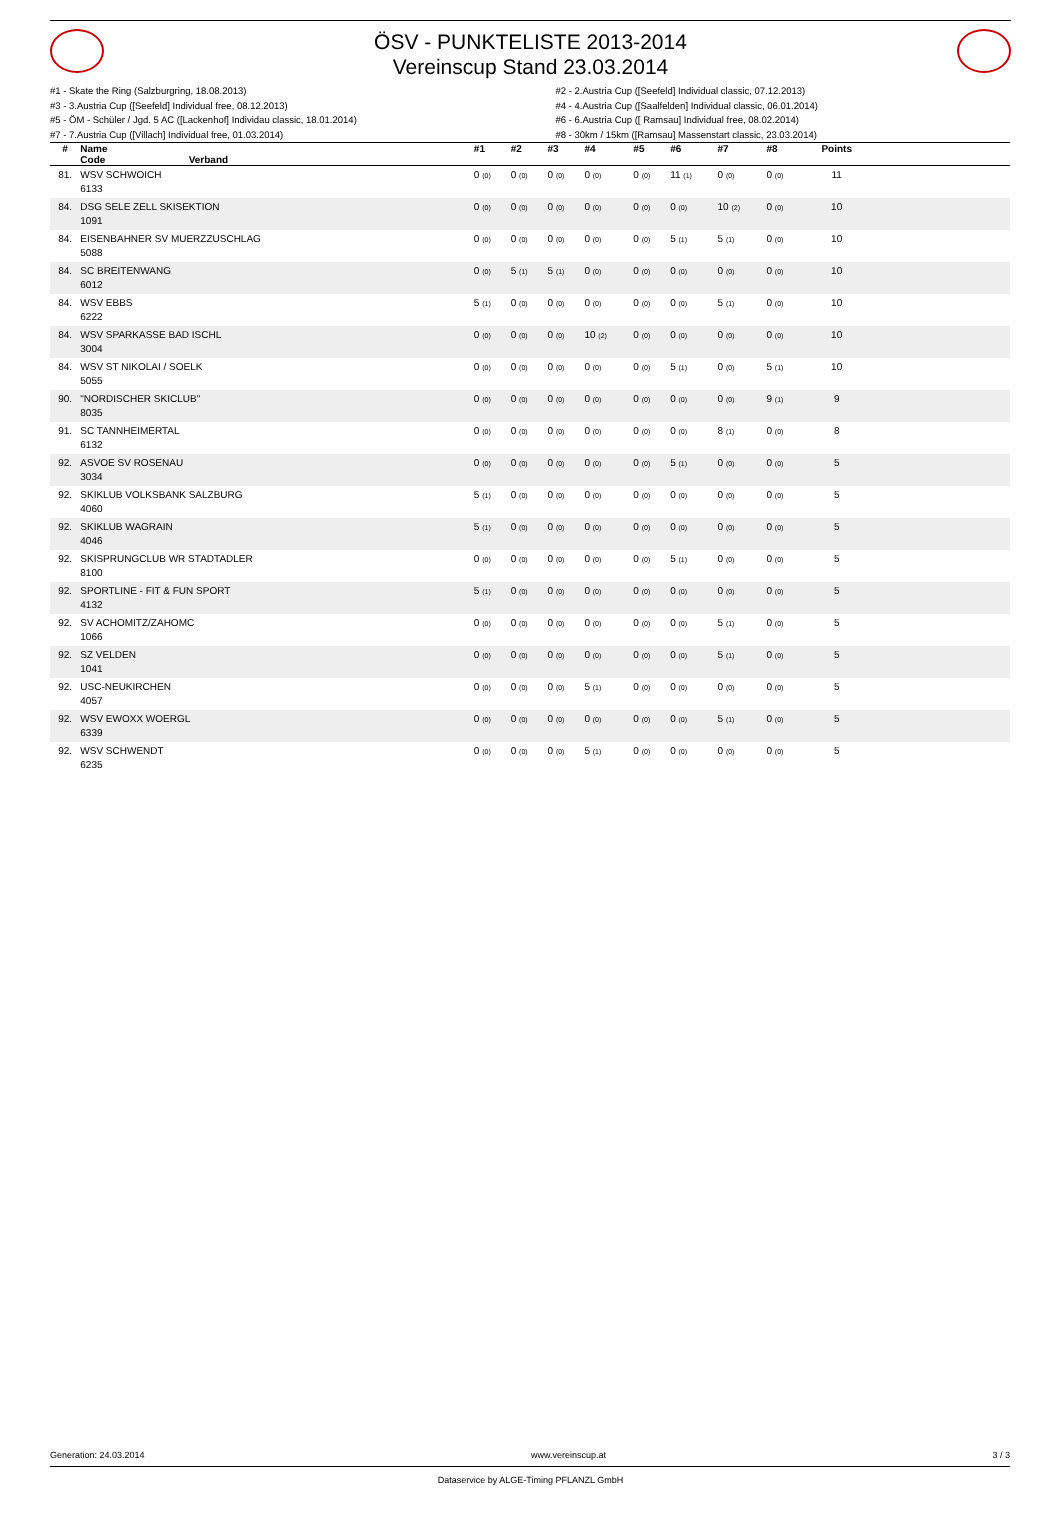ÖSV - PUNKTELISTE 2013-2014
Vereinscup Stand 23.03.2014
#1 - Skate the Ring (Salzburgring, 18.08.2013)
#3 - 3.Austria Cup ([Seefeld] Individual free, 08.12.2013)
#5 - ÖM - Schüler / Jgd. 5 AC ([Lackenhof] Individau classic, 18.01.2014)
#7 - 7.Austria Cup ([Villach] Individual free, 01.03.2014)
#2 - 2.Austria Cup ([Seefeld] Individual classic, 07.12.2013)
#4 - 4.Austria Cup ([Saalfelden] Individual classic, 06.01.2014)
#6 - 6.Austria Cup ([ Ramsau] Individual free, 08.02.2014)
#8 - 30km / 15km ([Ramsau] Massenstart classic, 23.03.2014)
| # | Name | #1 | #2 | #3 | #4 | #5 | #6 | #7 | #8 | Points | |
| --- | --- | --- | --- | --- | --- | --- | --- | --- | --- | --- | --- |
| | Code Verband | | | | | | | | | | |
| 81. | WSV SCHWOICH 6133 | 0 (0) | 0 (0) | 0 (0) | 0 (0) | 0 (0) | 11 (1) | 0 (0) | 0 (0) | 11 | |
| 84. | DSG SELE ZELL SKISEKTION 1091 | 0 (0) | 0 (0) | 0 (0) | 0 (0) | 0 (0) | 0 (0) | 10 (2) | 0 (0) | 10 | |
| 84. | EISENBAHNER SV MUERZZUSCHLAG 5088 | 0 (0) | 0 (0) | 0 (0) | 0 (0) | 0 (0) | 5 (1) | 5 (1) | 0 (0) | 10 | |
| 84. | SC BREITENWANG 6012 | 0 (0) | 5 (1) | 5 (1) | 0 (0) | 0 (0) | 0 (0) | 0 (0) | 0 (0) | 10 | |
| 84. | WSV EBBS 6222 | 5 (1) | 0 (0) | 0 (0) | 0 (0) | 0 (0) | 0 (0) | 5 (1) | 0 (0) | 10 | |
| 84. | WSV SPARKASSE BAD ISCHL 3004 | 0 (0) | 0 (0) | 0 (0) | 10 (2) | 0 (0) | 0 (0) | 0 (0) | 0 (0) | 10 | |
| 84. | WSV ST NIKOLAI / SOELK 5055 | 0 (0) | 0 (0) | 0 (0) | 0 (0) | 0 (0) | 5 (1) | 0 (0) | 5 (1) | 10 | |
| 90. | "NORDISCHER SKICLUB" 8035 | 0 (0) | 0 (0) | 0 (0) | 0 (0) | 0 (0) | 0 (0) | 0 (0) | 9 (1) | 9 | |
| 91. | SC TANNHEIMERTAL 6132 | 0 (0) | 0 (0) | 0 (0) | 0 (0) | 0 (0) | 0 (0) | 8 (1) | 0 (0) | 8 | |
| 92. | ASVOE SV ROSENAU 3034 | 0 (0) | 0 (0) | 0 (0) | 0 (0) | 0 (0) | 5 (1) | 0 (0) | 0 (0) | 5 | |
| 92. | SKIKLUB VOLKSBANK SALZBURG 4060 | 5 (1) | 0 (0) | 0 (0) | 0 (0) | 0 (0) | 0 (0) | 0 (0) | 0 (0) | 5 | |
| 92. | SKIKLUB WAGRAIN 4046 | 5 (1) | 0 (0) | 0 (0) | 0 (0) | 0 (0) | 0 (0) | 0 (0) | 0 (0) | 5 | |
| 92. | SKISPRUNGCLUB WR STADTADLER 8100 | 0 (0) | 0 (0) | 0 (0) | 0 (0) | 0 (0) | 5 (1) | 0 (0) | 0 (0) | 5 | |
| 92. | SPORTLINE - FIT & FUN SPORT 4132 | 5 (1) | 0 (0) | 0 (0) | 0 (0) | 0 (0) | 0 (0) | 0 (0) | 0 (0) | 5 | |
| 92. | SV ACHOMITZ/ZAHOMC 1066 | 0 (0) | 0 (0) | 0 (0) | 0 (0) | 0 (0) | 0 (0) | 5 (1) | 0 (0) | 5 | |
| 92. | SZ VELDEN 1041 | 0 (0) | 0 (0) | 0 (0) | 0 (0) | 0 (0) | 0 (0) | 5 (1) | 0 (0) | 5 | |
| 92. | USC-NEUKIRCHEN 4057 | 0 (0) | 0 (0) | 0 (0) | 5 (1) | 0 (0) | 0 (0) | 0 (0) | 0 (0) | 5 | |
| 92. | WSV EWOXX WOERGL 6339 | 0 (0) | 0 (0) | 0 (0) | 0 (0) | 0 (0) | 0 (0) | 5 (1) | 0 (0) | 5 | |
| 92. | WSV SCHWENDT 6235 | 0 (0) | 0 (0) | 0 (0) | 5 (1) | 0 (0) | 0 (0) | 0 (0) | 0 (0) | 5 | |
Generation: 24.03.2014 www.vereinscup.at 3 / 3
Dataservice by ALGE-Timing PFLANZL GmbH